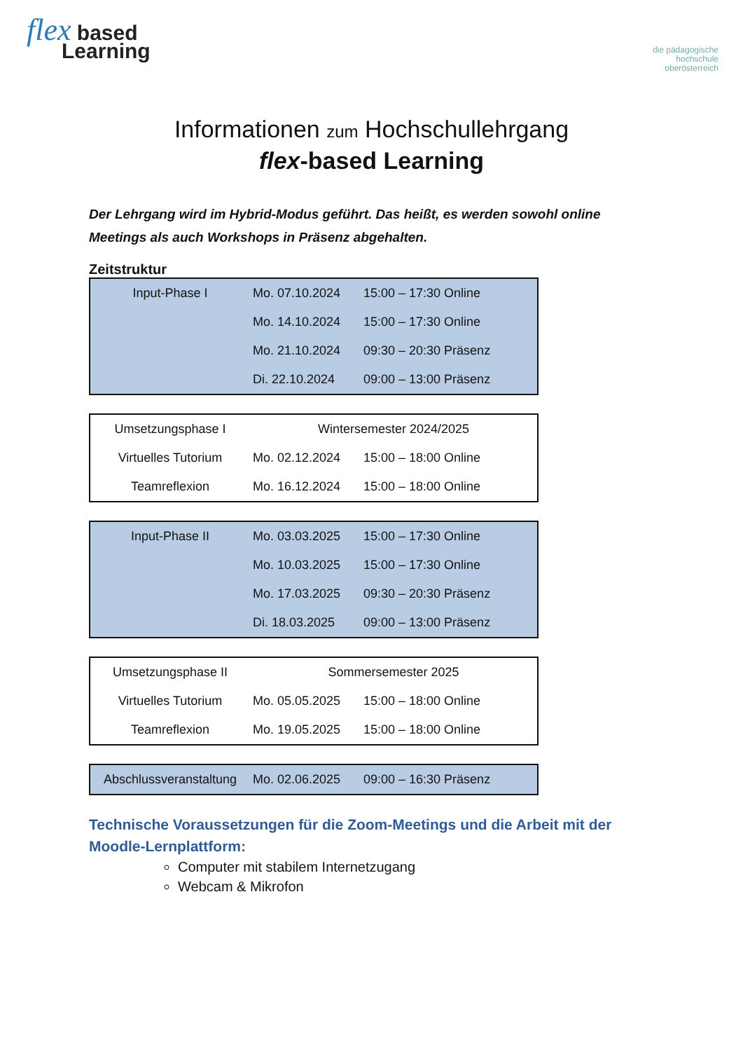flex based
Learning
die pädagogische
hochschule
oberösterreich
Informationen zum Hochschullehrgang
flex-based Learning
Der Lehrgang wird im Hybrid-Modus geführt. Das heißt, es werden sowohl online Meetings als auch Workshops in Präsenz abgehalten.
Zeitstruktur
| Input-Phase I | Mo. 07.10.2024 | 15:00 – 17:30 Online |
| | Mo. 14.10.2024 | 15:00 – 17:30 Online |
| | Mo. 21.10.2024 | 09:30 – 20:30 Präsenz |
| | Di. 22.10.2024 | 09:00 – 13:00 Präsenz |
| Umsetzungsphase I | Wintersemester 2024/2025 | |
| Virtuelles Tutorium | Mo. 02.12.2024 | 15:00 – 18:00 Online |
| Teamreflexion | Mo. 16.12.2024 | 15:00 – 18:00 Online |
| Input-Phase II | Mo. 03.03.2025 | 15:00 – 17:30 Online |
| | Mo. 10.03.2025 | 15:00 – 17:30 Online |
| | Mo. 17.03.2025 | 09:30 – 20:30 Präsenz |
| | Di. 18.03.2025 | 09:00 – 13:00 Präsenz |
| Umsetzungsphase II | Sommersemester 2025 | |
| Virtuelles Tutorium | Mo. 05.05.2025 | 15:00 – 18:00 Online |
| Teamreflexion | Mo. 19.05.2025 | 15:00 – 18:00 Online |
| Abschlussveranstaltung | Mo. 02.06.2025 | 09:00 – 16:30 Präsenz |
Technische Voraussetzungen für die Zoom-Meetings und die Arbeit mit der Moodle-Lernplattform:
Computer mit stabilem Internetzugang
Webcam & Mikrofon